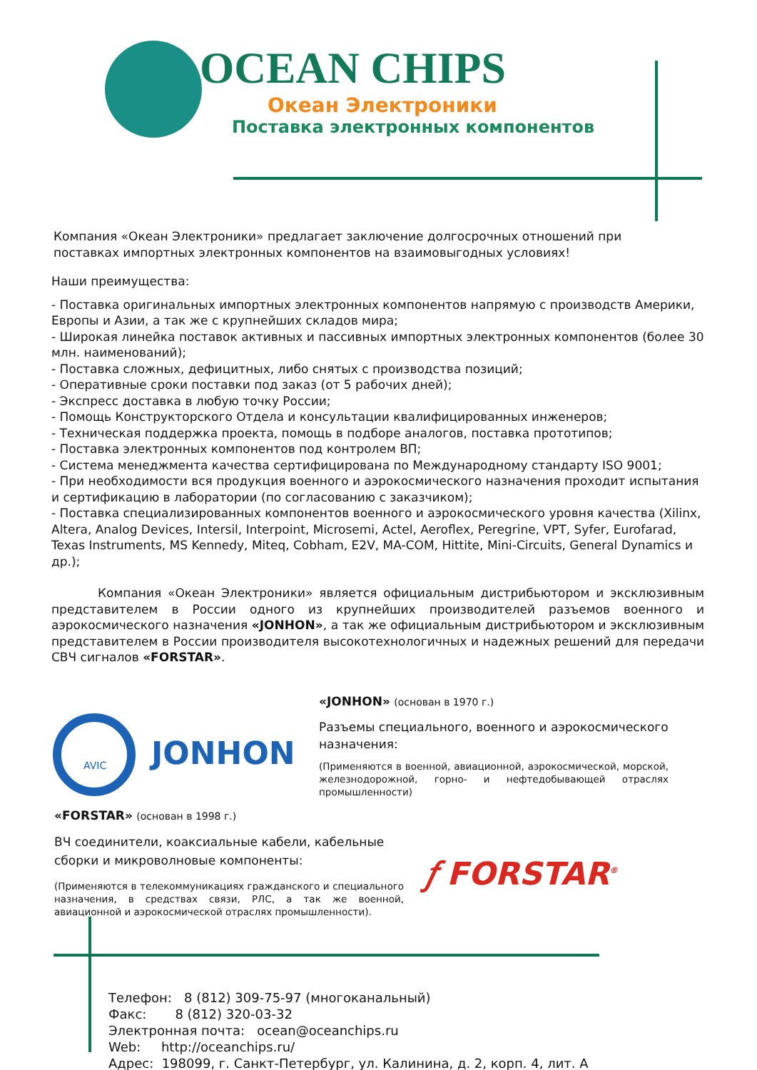OCEAN CHIPS
Океан Электроники
Поставка электронных компонентов
Компания «Океан Электроники» предлагает заключение долгосрочных отношений при поставках импортных электронных компонентов на взаимовыгодных условиях!
Наши преимущества:
- Поставка оригинальных импортных электронных компонентов напрямую с производств Америки, Европы и Азии, а так же с крупнейших складов мира;
- Широкая линейка поставок активных и пассивных импортных электронных компонентов (более 30 млн. наименований);
- Поставка сложных, дефицитных, либо снятых с производства позиций;
- Оперативные сроки поставки под заказ (от 5 рабочих дней);
- Экспресс доставка в любую точку России;
- Помощь Конструкторского Отдела и консультации квалифицированных инженеров;
- Техническая поддержка проекта, помощь в подборе аналогов, поставка прототипов;
- Поставка электронных компонентов под контролем ВП;
- Система менеджмента качества сертифицирована по Международному стандарту ISO 9001;
- При необходимости вся продукция военного и аэрокосмического назначения проходит испытания и сертификацию в лаборатории (по согласованию с заказчиком);
- Поставка специализированных компонентов военного и аэрокосмического уровня качества (Xilinx, Altera, Analog Devices, Intersil, Interpoint, Microsemi, Actel, Aeroflex, Peregrine, VPT, Syfer, Eurofarad, Texas Instruments, MS Kennedy, Miteq, Cobham, E2V, MA-COM, Hittite, Mini-Circuits, General Dynamics и др.);
Компания «Океан Электроники» является официальным дистрибьютором и эксклюзивным представителем в России одного из крупнейших производителей разъемов военного и аэрокосмического назначения «JONHON», а так же официальным дистрибьютором и эксклюзивным представителем в России производителя высокотехнологичных и надежных решений для передачи СВЧ сигналов «FORSTAR».
AVIC
JONHON
«JONHON» (основан в 1970 г.)
Разъемы специального, военного и аэрокосмического назначения:
(Применяются в военной, авиационной, аэрокосмической, морской, железнодорожной, горно- и нефтедобывающей отраслях промышленности)
«FORSTAR» (основан в 1998 г.)
ВЧ соединители, коаксиальные кабели, кабельные сборки и микроволновые компоненты:
(Применяются в телекоммуникациях гражданского и специального назначения, в средствах связи, РЛС, а так же военной, авиационной и аэрокосмической отраслях промышленности).
𝑓 FORSTAR<sup>®</sup>
Телефон: 8 (812) 309-75-97 (многоканальный)
Факс: 8 (812) 320-03-32
Электронная почта: ocean@oceanchips.ru
Web: http://oceanchips.ru/
Адрес: 198099, г. Санкт-Петербург, ул. Калинина, д. 2, корп. 4, лит. А